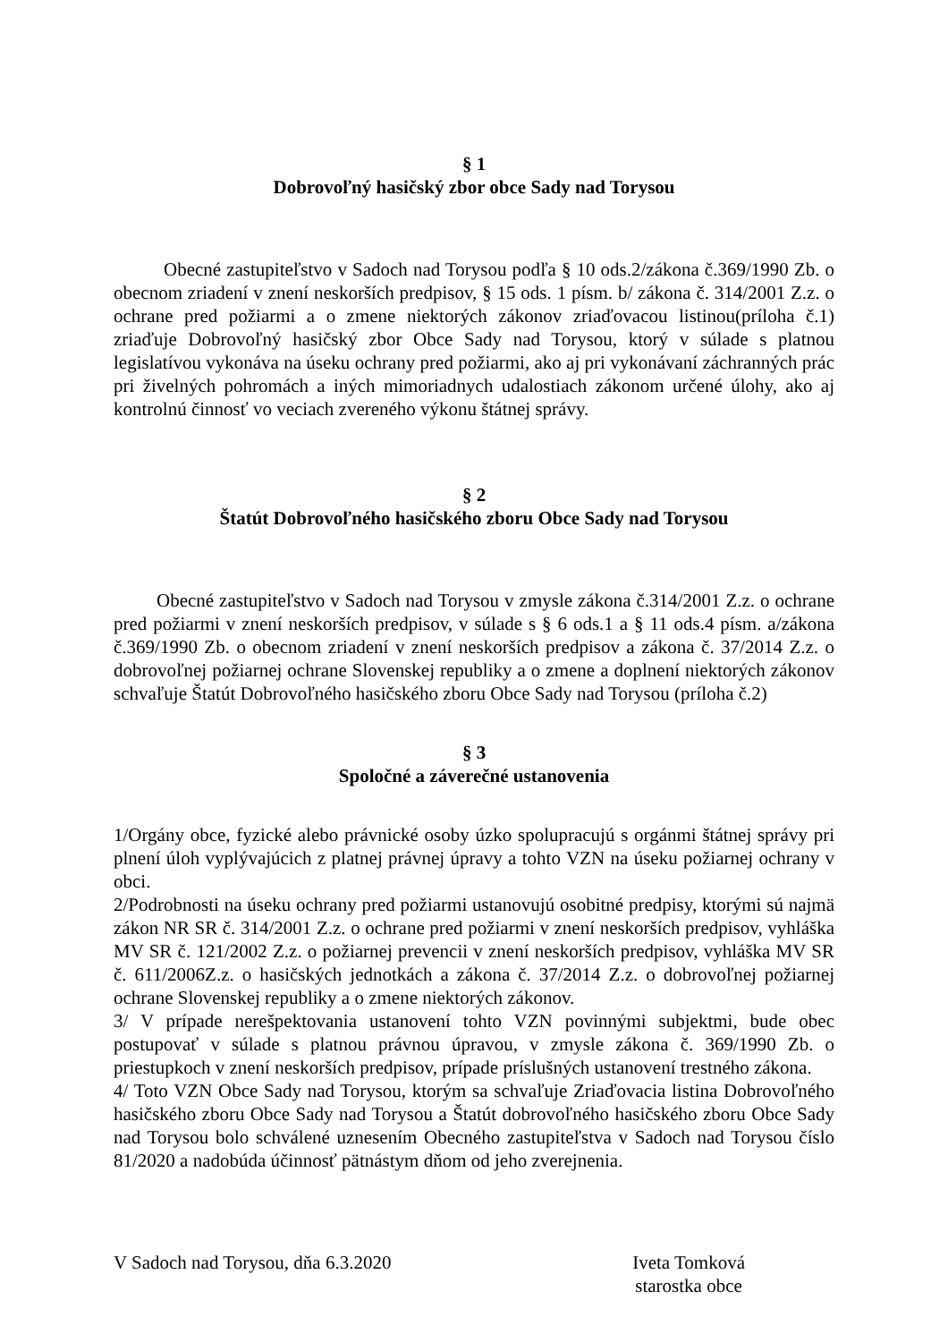§ 1
Dobrovoľný hasičský zbor obce Sady nad Torysou
Obecné zastupiteľstvo v Sadoch nad Torysou podľa § 10 ods.2/zákona č.369/1990 Zb. o obecnom zriadení v znení neskorších predpisov, § 15 ods. 1 písm. b/ zákona č. 314/2001 Z.z. o ochrane pred požiarmi a o zmene niektorých zákonov zriaďovacou listinou(príloha č.1) zriaďuje Dobrovoľný hasičský zbor Obce Sady nad Torysou, ktorý v súlade s platnou legislatívou vykonáva na úseku ochrany pred požiarmi, ako aj pri vykonávaní záchranných prác pri živelných pohromách a iných mimoriadnych udalostiach zákonom určené úlohy, ako aj kontrolnú činnosť vo veciach zvereného výkonu štátnej správy.
§ 2
Štatút Dobrovoľného hasičského zboru Obce Sady nad Torysou
Obecné zastupiteľstvo v Sadoch nad Torysou v zmysle zákona č.314/2001 Z.z. o ochrane pred požiarmi v znení neskorších predpisov, v súlade s § 6 ods.1 a § 11 ods.4 písm. a/zákona č.369/1990 Zb. o obecnom zriadení v znení neskorších predpisov a zákona č. 37/2014 Z.z. o dobrovoľnej požiarnej ochrane Slovenskej republiky a o zmene a doplnení niektorých zákonov schvaľuje Štatút Dobrovoľného hasičského zboru Obce Sady nad Torysou (príloha č.2)
§ 3
Spoločné a záverečné ustanovenia
1/Orgány obce, fyzické alebo právnické osoby úzko spolupracujú s orgánmi štátnej správy pri plnení úloh vyplývajúcich z platnej právnej úpravy a tohto VZN na úseku požiarnej ochrany v obci.
2/Podrobnosti na úseku ochrany pred požiarmi ustanovujú osobitné predpisy, ktorými sú najmä zákon NR SR č. 314/2001 Z.z. o ochrane pred požiarmi v znení neskorších predpisov, vyhláška MV SR č. 121/2002 Z.z. o požiarnej prevencii v znení neskorších predpisov, vyhláška MV SR č. 611/2006Z.z. o hasičských jednotkách a zákona č. 37/2014 Z.z. o dobrovoľnej požiarnej ochrane Slovenskej republiky a o zmene niektorých zákonov.
3/ V prípade nerešpektovania ustanovení tohto VZN povinnými subjektmi, bude obec postupovať v súlade s platnou právnou úpravou, v zmysle zákona č. 369/1990 Zb. o priestupkoch v znení neskorších predpisov, prípade príslušných ustanovení trestného zákona.
4/ Toto VZN Obce Sady nad Torysou, ktorým sa schvaľuje Zriaďovacia listina Dobrovoľného hasičského zboru Obce Sady nad Torysou a Štatút dobrovoľného hasičského zboru Obce Sady nad Torysou bolo schválené uznesením Obecného zastupiteľstva v Sadoch nad Torysou číslo 81/2020 a nadobúda účinnosť pätnástym dňom od jeho zverejnenia.
V Sadoch nad Torysou, dňa 6.3.2020
Iveta Tomková
starostka obce